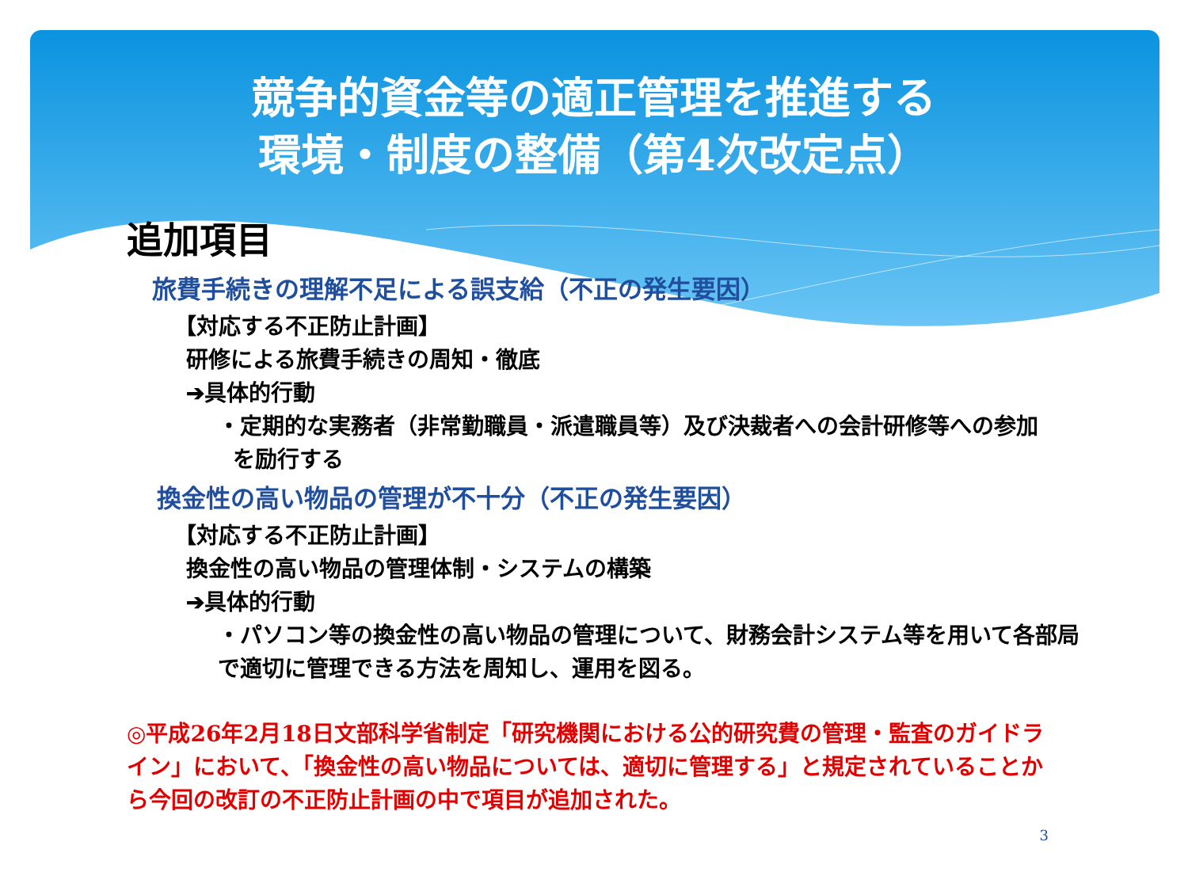競争的資金等の適正管理を推進する
環境・制度の整備（第4次改定点）
追加項目
旅費手続きの理解不足による誤支給（不正の発生要因）
【対応する不正防止計画】
研修による旅費手続きの周知・徹底
➔具体的行動
・定期的な実務者（非常勤職員・派遣職員等）及び決裁者への会計研修等への参加
を励行する
換金性の高い物品の管理が不十分（不正の発生要因）
【対応する不正防止計画】
換金性の高い物品の管理体制・システムの構築
➔具体的行動
・パソコン等の換金性の高い物品の管理について、財務会計システム等を用いて各部局
で適切に管理できる方法を周知し、運用を図る。
◎平成26年2月18日文部科学省制定「研究機関における公的研究費の管理・監査のガイドライン」において、「換金性の高い物品については、適切に管理する」と規定されていることから今回の改訂の不正防止計画の中で項目が追加された。
3